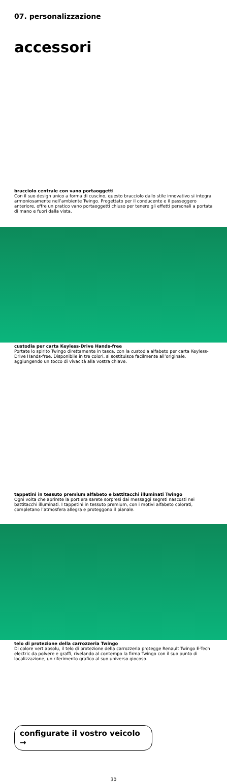07. personalizzazione
accessori
bracciolo centrale con vano portaoggetti
Con il suo design unico a forma di cuscino, questo bracciolo dallo stile innovativo si integra armoniosamente nell’ambiente Twingo. Progettato per il conducente e il passeggero anteriore, offre un pratico vano portaoggetti chiuso per tenere gli effetti personali a portata di mano e fuori dalla vista.
custodia per carta Keyless-Drive Hands-free
Portate lo spirito Twingo direttamente in tasca, con la custodia alfabeto per carta Keyless-Drive Hands-free. Disponibile in tre colori, si sostituisce facilmente all’originale, aggiungendo un tocco di vivacità alla vostra chiave.
tappetini in tessuto premium alfabeto e battitacchi illuminati Twingo
Ogni volta che aprirete la portiera sarete sorpresi dai messaggi segreti nascosti nei battitacchi illuminati. I tappetini in tessuto premium, con i motivi alfabeto colorati, completano l’atmosfera allegra e proteggono il pianale.
telo di protezione della carrozzeria Twingo
Di colore vert absolu, il telo di protezione della carrozzeria protegge Renault Twingo E-Tech electric da polvere e graffi, rivelando al contempo la firma Twingo con il suo punto di localizzazione, un riferimento grafico al suo universo giocoso.
configurate il vostro veicolo →
30